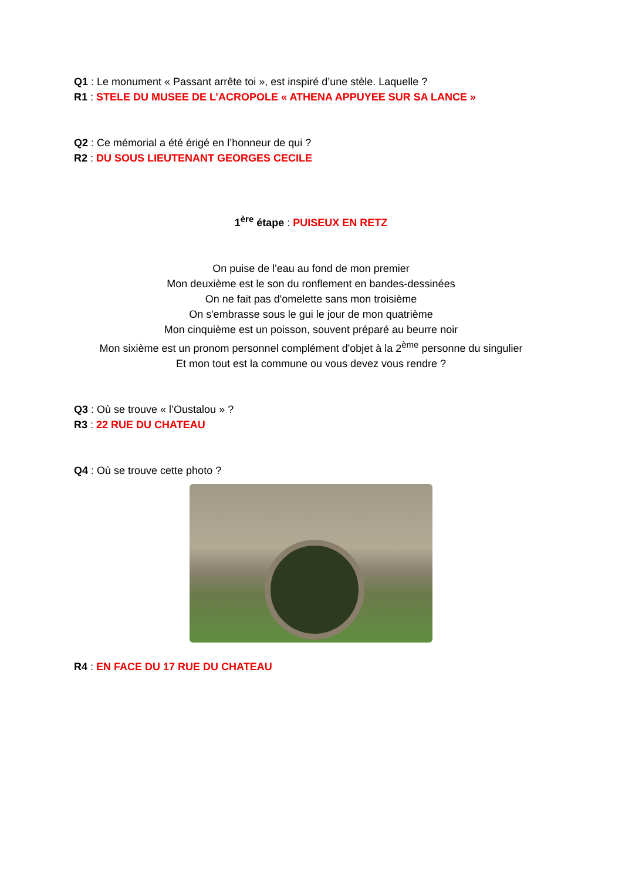Q1 : Le monument « Passant arrête toi », est inspiré d’une stèle. Laquelle ?
R1 : STELE DU MUSEE DE L’ACROPOLE « ATHENA APPUYEE SUR SA LANCE »
Q2 : Ce mémorial a été érigé en l’honneur de qui ?
R2 : DU SOUS LIEUTENANT GEORGES CECILE
1<sup>ère</sup> étape : PUISEUX EN RETZ
On puise de l'eau au fond de mon premier
Mon deuxième est le son du ronflement en bandes-dessinées
On ne fait pas d'omelette sans mon troisième
On s'embrasse sous le gui le jour de mon quatrième
Mon cinquième est un poisson, souvent préparé au beurre noir
Mon sixième est un pronom personnel complément d'objet à la 2<sup>ème</sup> personne du singulier
Et mon tout est la commune ou vous devez vous rendre ?
Q3 : Où se trouve « l’Oustalou » ?
R3 : 22 RUE DU CHATEAU
Q4 : Où se trouve cette photo ?
R4 : EN FACE DU 17 RUE DU CHATEAU